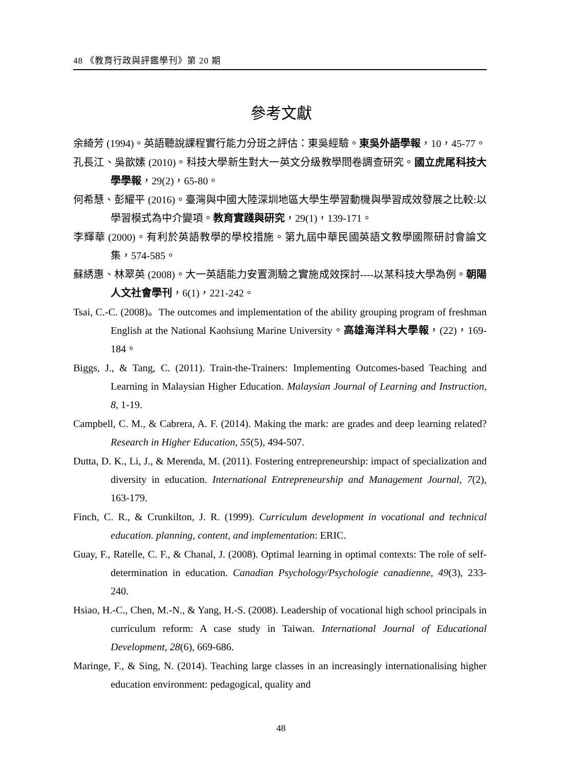48 《教育行政與評鑑學刊》第 20 期
參考文獻
余綺芳 (1994)。英語聽說課程實行能力分班之評估：東吳經驗。東吳外語學報，10，45-77。
孔長江、吳歆嫊 (2010)。科技大學新生對大一英文分級教學問卷調查研究。國立虎尾科技大學學報，29(2)，65-80。
何希慧、彭耀平 (2016)。臺灣與中國大陸深圳地區大學生學習動機與學習成效發展之比較:以學習模式為中介變項。教育實踐與研究，29(1)，139-171。
李輝華 (2000)。有利於英語教學的學校措施。第九屆中華民國英語文教學國際研討會論文集，574-585。
蘇綉惠、林翠英 (2008)。大一英語能力安置測驗之實施成效探討----以某科技大學為例。朝陽人文社會學刊，6(1)，221-242。
Tsai, C.-C. (2008)。The outcomes and implementation of the ability grouping program of freshman English at the National Kaohsiung Marine University。高雄海洋科大學報，(22)，169-184。
Biggs, J., & Tang, C. (2011). Train-the-Trainers: Implementing Outcomes-based Teaching and Learning in Malaysian Higher Education. Malaysian Journal of Learning and Instruction, 8, 1-19.
Campbell, C. M., & Cabrera, A. F. (2014). Making the mark: are grades and deep learning related? Research in Higher Education, 55(5), 494-507.
Dutta, D. K., Li, J., & Merenda, M. (2011). Fostering entrepreneurship: impact of specialization and diversity in education. International Entrepreneurship and Management Journal, 7(2), 163-179.
Finch, C. R., & Crunkilton, J. R. (1999). Curriculum development in vocational and technical education. planning, content, and implementation: ERIC.
Guay, F., Ratelle, C. F., & Chanal, J. (2008). Optimal learning in optimal contexts: The role of self-determination in education. Canadian Psychology/Psychologie canadienne, 49(3), 233-240.
Hsiao, H.-C., Chen, M.-N., & Yang, H.-S. (2008). Leadership of vocational high school principals in curriculum reform: A case study in Taiwan. International Journal of Educational Development, 28(6), 669-686.
Maringe, F., & Sing, N. (2014). Teaching large classes in an increasingly internationalising higher education environment: pedagogical, quality and
48